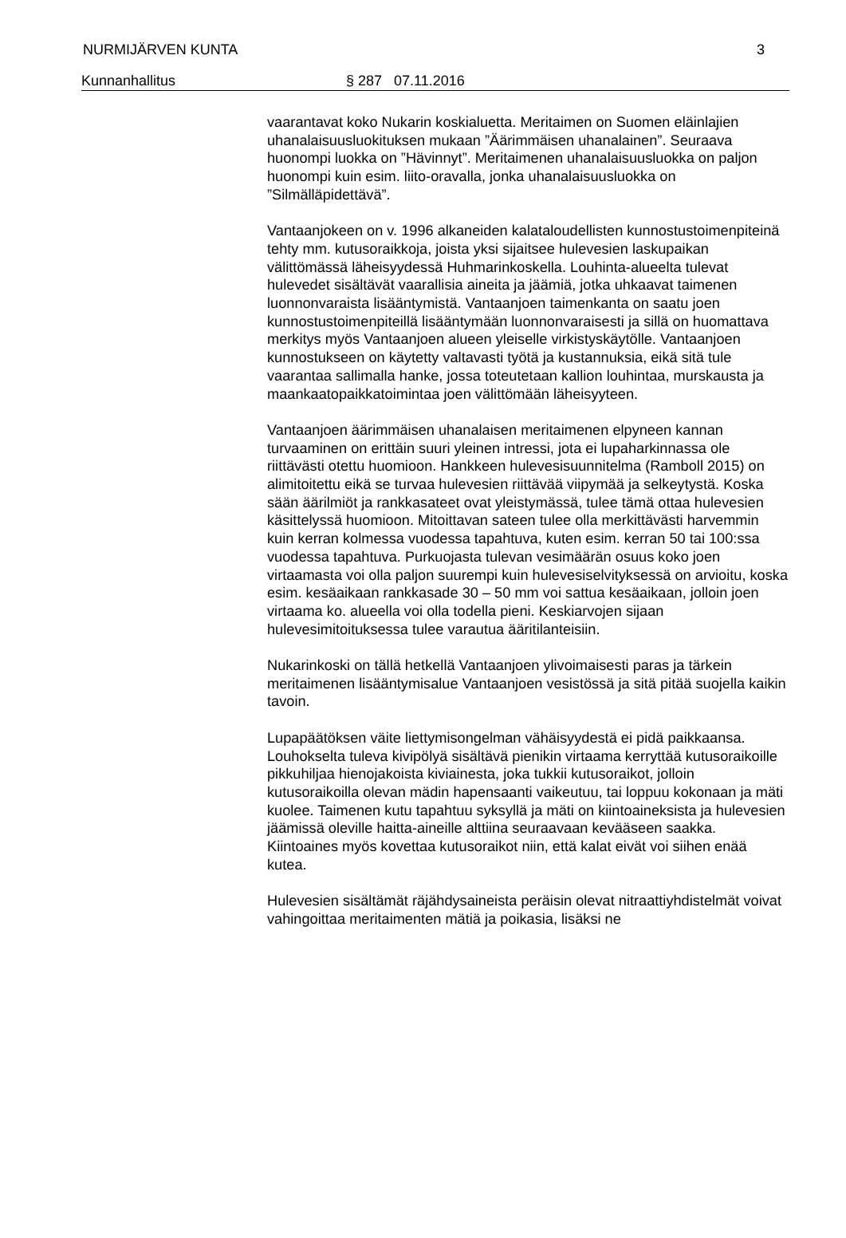NURMIJÄRVEN KUNTA 3
Kunnanhallitus § 287 07.11.2016
vaarantavat koko Nukarin koskialuetta. Meritaimen on Suomen eläinlajien uhanalaisuusluokituksen mukaan ”Äärimmäisen uhanalainen”. Seuraava huonompi luokka on ”Hävinnyt”. Meritaimenen uhanalaisuusluokka on paljon huonompi kuin esim. liito-oravalla, jonka uhanalaisuusluokka on ”Silmälläpidettävä”.
Vantaanjokeen on v. 1996 alkaneiden kalataloudellisten kunnostustoimenpiteinä tehty mm. kutusoraikkoja, joista yksi sijaitsee hulevesien laskupaikan välittömässä läheisyydessä Huhmarinkoskella. Louhinta-alueelta tulevat hulevedet sisältävät vaarallisia aineita ja jäämiä, jotka uhkaavat taimenen luonnonvaraista lisääntymistä. Vantaanjoen taimenkanta on saatu joen kunnostustoimenpiteillä lisääntymään luonnonvaraisesti ja sillä on huomattava merkitys myös Vantaanjoen alueen yleiselle virkistyskäytölle. Vantaanjoen kunnostukseen on käytetty valtavasti työtä ja kustannuksia, eikä sitä tule vaarantaa sallimalla hanke, jossa toteutetaan kallion louhintaa, murskausta ja maankaatopaikkatoimintaa joen välittömään läheisyyteen.
Vantaanjoen äärimmäisen uhanalaisen meritaimenen elpyneen kannan turvaaminen on erittäin suuri yleinen intressi, jota ei lupaharkinnassa ole riittävästi otettu huomioon. Hankkeen hulevesisuunnitelma (Ramboll 2015) on alimitoitettu eikä se turvaa hulevesien riittävää viipymää ja selkeytystä. Koska sään äärilmiöt ja rankkasateet ovat yleistymässä, tulee tämä ottaa hulevesien käsittelyssä huomioon. Mitoittavan sateen tulee olla merkittävästi harvemmin kuin kerran kolmessa vuodessa tapahtuva, kuten esim. kerran 50 tai 100:ssa vuodessa tapahtuva. Purkuojasta tulevan vesimäärän osuus koko joen virtaamasta voi olla paljon suurempi kuin hulevesiselvityksessä on arvioitu, koska esim. kesäaikaan rankkasade 30 – 50 mm voi sattua kesäaikaan, jolloin joen virtaama ko. alueella voi olla todella pieni. Keskiarvojen sijaan hulevesimitoituksessa tulee varautua ääritilanteisiin.
Nukarinkoski on tällä hetkellä Vantaanjoen ylivoimaisesti paras ja tärkein meritaimenen lisääntymisalue Vantaanjoen vesistössä ja sitä pitää suojella kaikin tavoin.
Lupapäätöksen väite liettymisongelman vähäisyydestä ei pidä paikkaansa. Louhokselta tuleva kivipölyä sisältävä pienikin virtaama kerryttää kutusoraikoille pikkuhiljaa hienojakoista kiviainesta, joka tukkii kutusoraikot, jolloin kutusoraikoilla olevan mädin hapensaanti vaikeutuu, tai loppuu kokonaan ja mäti kuolee. Taimenen kutu tapahtuu syksyllä ja mäti on kiintoaineksista ja hulevesien jäämissä oleville haitta-aineille alttiina seuraavaan kevääseen saakka. Kiintoaines myös kovettaa kutusoraikot niin, että kalat eivät voi siihen enää kutea.
Hulevesien sisältämät räjähdysaineista peräisin olevat nitraattiyhdistelmät voivat vahingoittaa meritaimenten mätiä ja poikasia, lisäksi ne